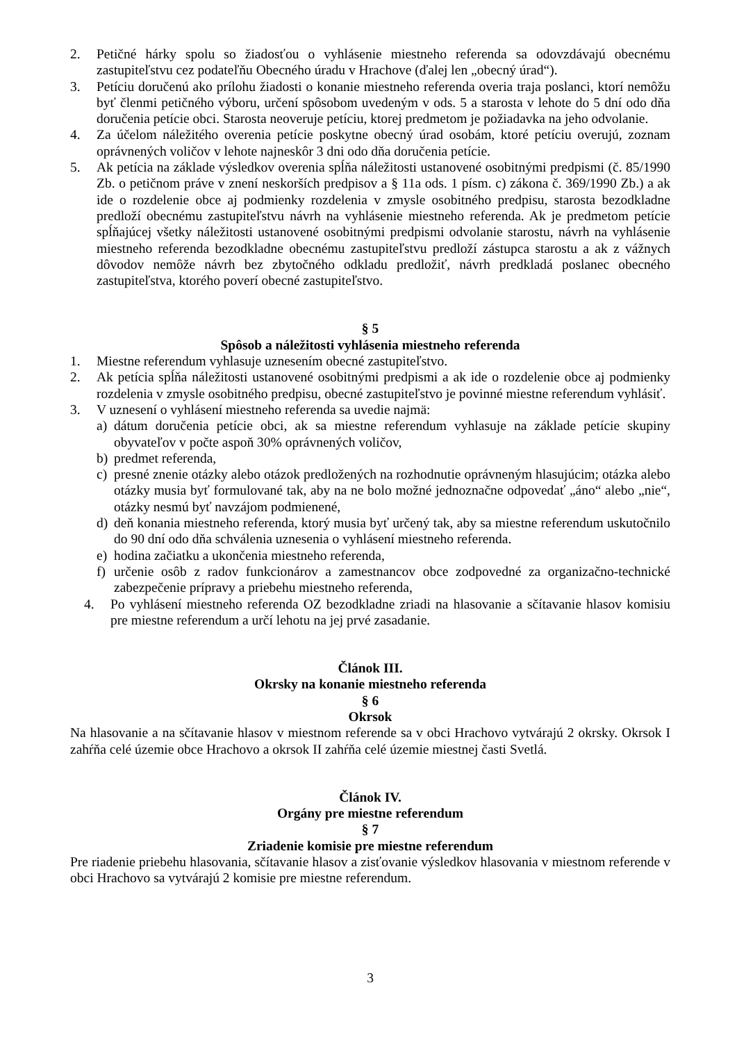2. Petičné hárky spolu so žiadosťou o vyhlásenie miestneho referenda sa odovzdávajú obecnému zastupiteľstvu cez podateľňu Obecného úradu v Hrachove (ďalej len „obecný úrad“).
3. Petíciu doručenú ako prílohu žiadosti o konanie miestneho referenda overia traja poslanci, ktorí nemôžu byť členmi petičného výboru, určení spôsobom uvedeným v ods. 5 a starosta v lehote do 5 dní odo dňa doručenia petície obci. Starosta neoveruje petíciu, ktorej predmetom je požiadavka na jeho odvolanie.
4. Za účelom náležitého overenia petície poskytne obecný úrad osobám, ktoré petíciu overujú, zoznam oprávnených voličov v lehote najneskôr 3 dni odo dňa doručenia petície.
5. Ak petícia na základe výsledkov overenia spĺňa náležitosti ustanovené osobitnými predpismi (č. 85/1990 Zb. o petičnom práve v znení neskorších predpisov a § 11a ods. 1 písm. c) zákona č. 369/1990 Zb.) a ak ide o rozdelenie obce aj podmienky rozdelenia v zmysle osobitného predpisu, starosta bezodkladne predloží obecnému zastupiteľstvu návrh na vyhlásenie miestneho referenda. Ak je predmetom petície spĺňajúcej všetky náležitosti ustanovené osobitnými predpismi odvolanie starostu, návrh na vyhlásenie miestneho referenda bezodkladne obecnému zastupiteľstvu predloží zástupca starostu a ak z vážnych dôvodov nemôže návrh bez zbytočného odkladu predložiť, návrh predkladá poslanec obecného zastupiteľstva, ktorého poverí obecné zastupiteľstvo.
§ 5
Spôsob a náležitosti vyhlásenia miestneho referenda
1. Miestne referendum vyhlasuje uznesením obecné zastupiteľstvo.
2. Ak petícia spĺňa náležitosti ustanovené osobitnými predpismi a ak ide o rozdelenie obce aj podmienky rozdelenia v zmysle osobitného predpisu, obecné zastupiteľstvo je povinné miestne referendum vyhlásiť.
3. V uznesení o vyhlásení miestneho referenda sa uvedie najmä:
a) dátum doručenia petície obci, ak sa miestne referendum vyhlasuje na základe petície skupiny obyvateľov v počte aspoň 30% oprávnených voličov,
b) predmet referenda,
c) presné znenie otázky alebo otázok predložených na rozhodnutie oprávneným hlasujúcim; otázka alebo otázky musia byť formulované tak, aby na ne bolo možné jednoznačne odpovedať „áno“ alebo „nie“, otázky nesmú byť navzájom podmienené,
d) deň konania miestneho referenda, ktorý musia byť určený tak, aby sa miestne referendum uskutočnilo do 90 dní odo dňa schválenia uznesenia o vyhlásení miestneho referenda.
e) hodina začiatku a ukončenia miestneho referenda,
f) určenie osôb z radov funkcionárov a zamestnancov obce zodpovedné za organizačno-technické zabezpečenie prípravy a priebehu miestneho referenda,
4. Po vyhlásení miestneho referenda OZ bezodkladne zriadi na hlasovanie a sčítavanie hlasov komisiu pre miestne referendum a určí lehotu na jej prvé zasadanie.
Článok III.
Okrsky na konanie miestneho referenda
§ 6
Okrsok
Na hlasovanie a na sčítavanie hlasov v miestnom referende sa v obci Hrachovo vytvárajú 2 okrsky. Okrsok I zahŕňa celé územie obce Hrachovo a okrsok II zahŕňa celé územie miestnej časti Svetlá.
Článok IV.
Orgány pre miestne referendum
§ 7
Zriadenie komisie pre miestne referendum
Pre riadenie priebehu hlasovania, sčítavanie hlasov a zisťovanie výsledkov hlasovania v miestnom referende v obci Hrachovo sa vytvárajú 2 komisie pre miestne referendum.
3